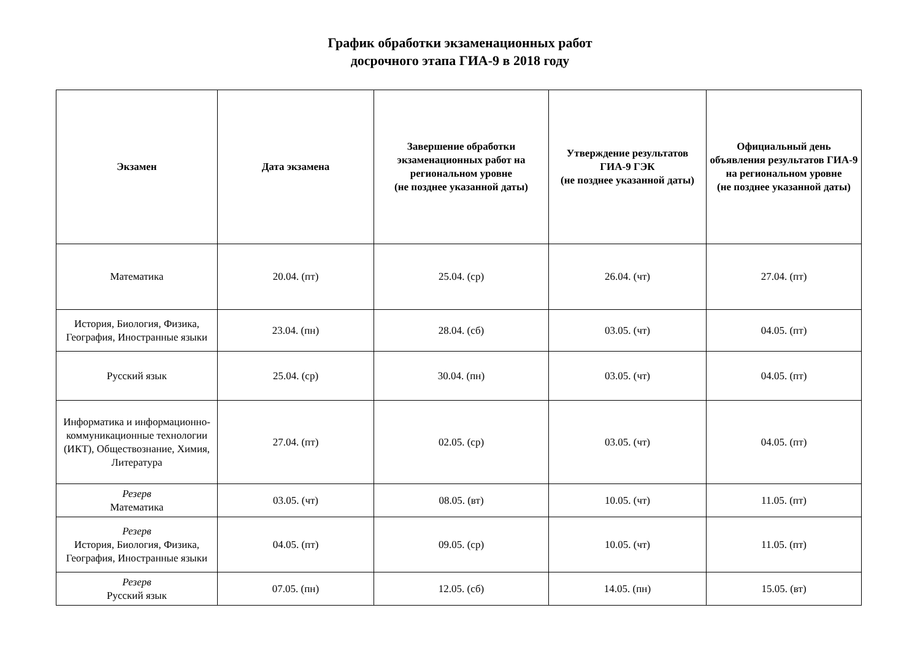График обработки экзаменационных работ
досрочного этапа ГИА-9 в 2018 году
| Экзамен | Дата экзамена | Завершение обработки экзаменационных работ на региональном уровне (не позднее указанной даты) | Утверждение результатов ГИА-9 ГЭК (не позднее указанной даты) | Официальный день объявления результатов ГИА-9 на региональном уровне (не позднее указанной даты) |
| --- | --- | --- | --- | --- |
| Математика | 20.04. (пт) | 25.04. (ср) | 26.04. (чт) | 27.04. (пт) |
| История, Биология, Физика, География, Иностранные языки | 23.04. (пн) | 28.04. (сб) | 03.05. (чт) | 04.05. (пт) |
| Русский язык | 25.04. (ср) | 30.04. (пн) | 03.05. (чт) | 04.05. (пт) |
| Информатика и информационно-коммуникационные технологии (ИКТ), Обществознание, Химия, Литература | 27.04. (пт) | 02.05. (ср) | 03.05. (чт) | 04.05. (пт) |
| Резерв Математика | 03.05. (чт) | 08.05. (вт) | 10.05. (чт) | 11.05. (пт) |
| Резерв История, Биология, Физика, География, Иностранные языки | 04.05. (пт) | 09.05. (ср) | 10.05. (чт) | 11.05. (пт) |
| Резерв Русский язык | 07.05. (пн) | 12.05. (сб) | 14.05. (пн) | 15.05. (вт) |